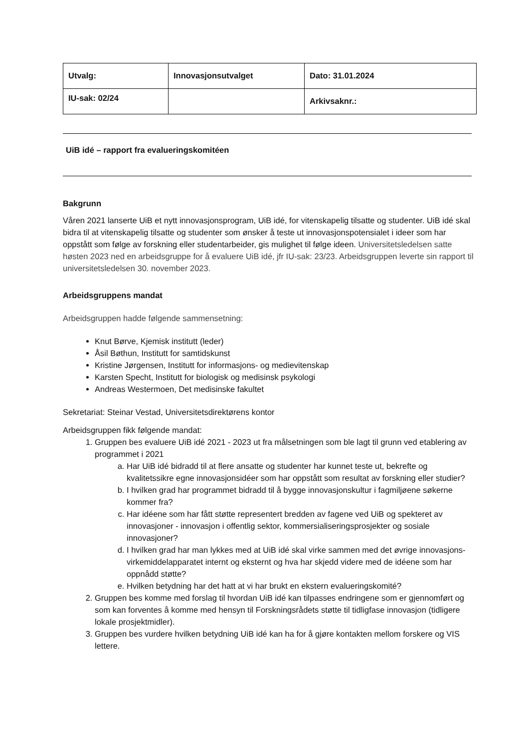| Utvalg: | Innovasjonsutvalget | Dato: 31.01.2024 |
| IU-sak: 02/24 | | Arkivsaknr.: |
UiB idé – rapport fra evalueringskomitéen
Bakgrunn
Våren 2021 lanserte UiB et nytt innovasjonsprogram, UiB idé, for vitenskapelig tilsatte og studenter. UiB idé skal bidra til at vitenskapelig tilsatte og studenter som ønsker å teste ut innovasjonspotensialet i ideer som har oppstått som følge av forskning eller studentarbeider, gis mulighet til følge ideen. Universitetsledelsen satte høsten 2023 ned en arbeidsgruppe for å evaluere UiB idé, jfr IU-sak: 23/23. Arbeidsgruppen leverte sin rapport til universitetsledelsen 30. november 2023.
Arbeidsgruppens mandat
Arbeidsgruppen hadde følgende sammensetning:
Knut Børve, Kjemisk institutt (leder)
Åsil Bøthun, Institutt for samtidskunst
Kristine Jørgensen, Institutt for informasjons- og medievitenskap
Karsten Specht, Institutt for biologisk og medisinsk psykologi
Andreas Westermoen, Det medisinske fakultet
Sekretariat: Steinar Vestad, Universitetsdirektørens kontor
Arbeidsgruppen fikk følgende mandat:
1. Gruppen bes evaluere UiB idé 2021 - 2023 ut fra målsetningen som ble lagt til grunn ved etablering av programmet i 2021
a. Har UiB idé bidradd til at flere ansatte og studenter har kunnet teste ut, bekrefte og kvalitetssikre egne innovasjonsidéer som har oppstått som resultat av forskning eller studier?
b. I hvilken grad har programmet bidradd til å bygge innovasjonskultur i fagmiljøene søkerne kommer fra?
c. Har idéene som har fått støtte representert bredden av fagene ved UiB og spekteret av innovasjoner - innovasjon i offentlig sektor, kommersialiseringsprosjekter og sosiale innovasjoner?
d. I hvilken grad har man lykkes med at UiB idé skal virke sammen med det øvrige innovasjons-virkemiddelapparatet internt og eksternt og hva har skjedd videre med de idéene som har oppnådd støtte?
e. Hvilken betydning har det hatt at vi har brukt en ekstern evalueringskomité?
2. Gruppen bes komme med forslag til hvordan UiB idé kan tilpasses endringene som er gjennomført og som kan forventes å komme med hensyn til Forskningsrådets støtte til tidligfase innovasjon (tidligere lokale prosjektmidler).
3. Gruppen bes vurdere hvilken betydning UiB idé kan ha for å gjøre kontakten mellom forskere og VIS lettere.